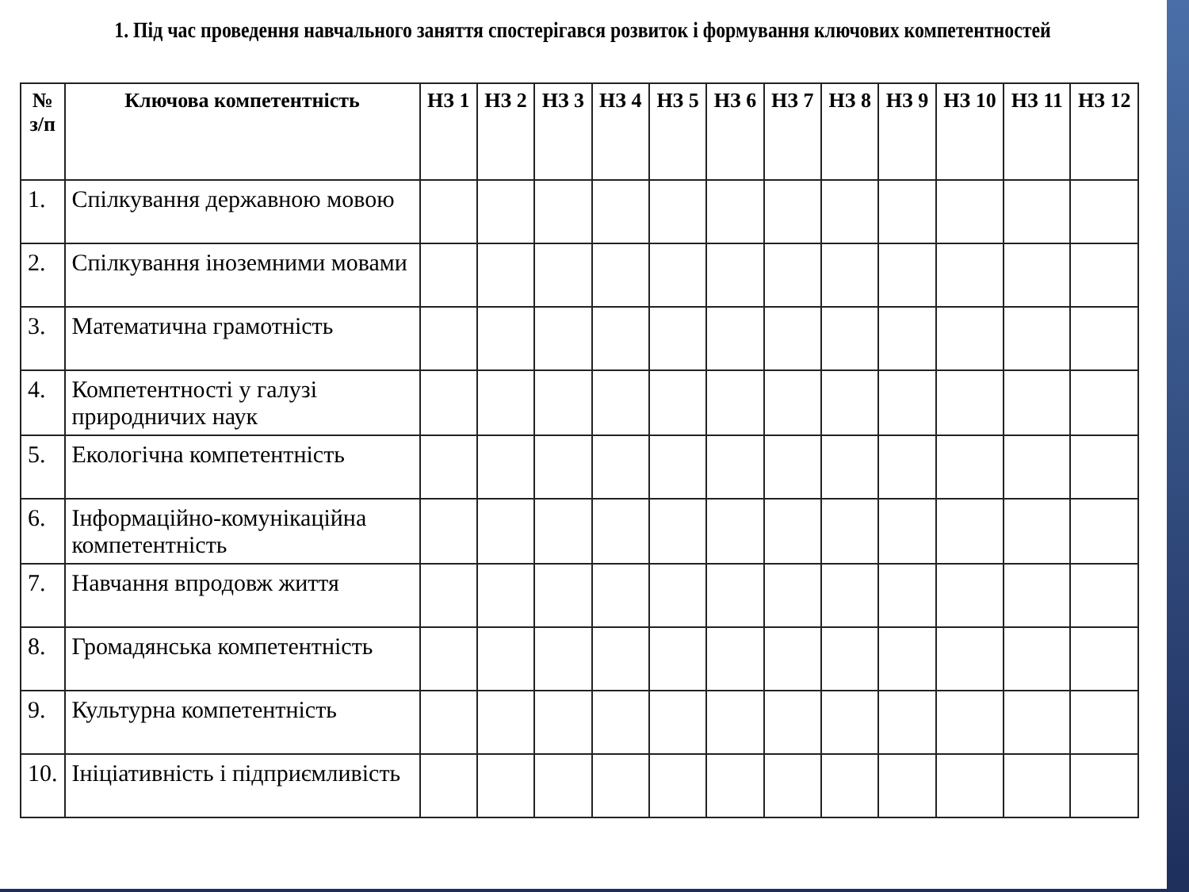1. Під час проведення навчального заняття спостерігався розвиток і формування ключових компетентностей
| № з/п | Ключова компетентність | НЗ 1 | НЗ 2 | НЗ 3 | НЗ 4 | НЗ 5 | НЗ 6 | НЗ 7 | НЗ 8 | НЗ 9 | НЗ 10 | НЗ 11 | НЗ 12 |
| --- | --- | --- | --- | --- | --- | --- | --- | --- | --- | --- | --- | --- | --- |
| 1. | Спілкування державною мовою | | | | | | | | | | | | |
| 2. | Спілкування іноземними мовами | | | | | | | | | | | | |
| 3. | Математична грамотність | | | | | | | | | | | | |
| 4. | Компетентності у галузі природничих наук | | | | | | | | | | | | |
| 5. | Екологічна компетентність | | | | | | | | | | | | |
| 6. | Інформаційно-комунікаційна компетентність | | | | | | | | | | | | |
| 7. | Навчання впродовж життя | | | | | | | | | | | | |
| 8. | Громадянська компетентність | | | | | | | | | | | | |
| 9. | Культурна компетентність | | | | | | | | | | | | |
| 10. | Ініціативність і підприємливість | | | | | | | | | | | | |